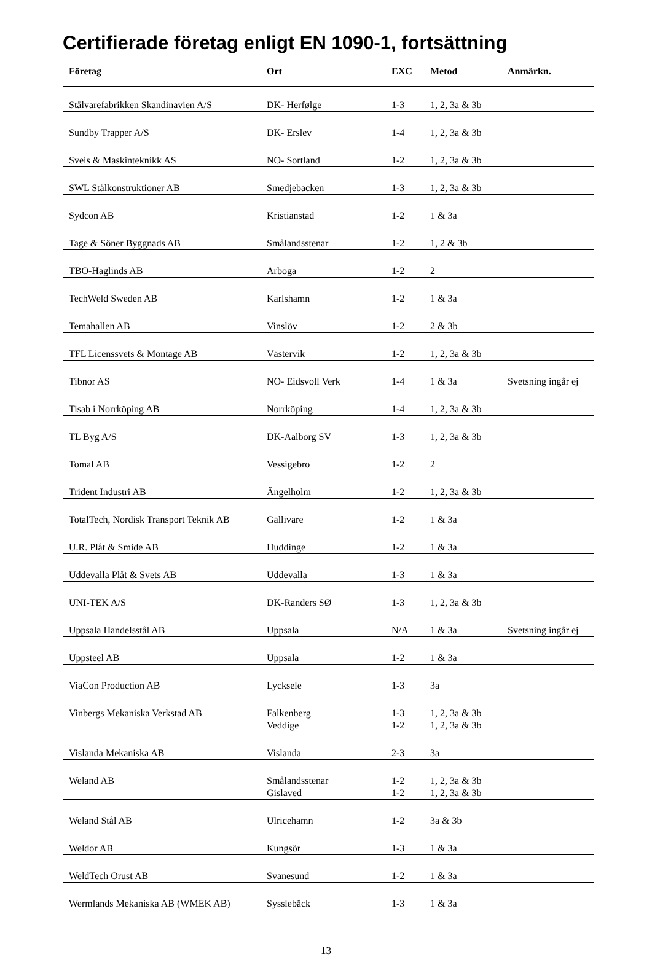Certifierade företag enligt EN 1090-1, fortsättning
| Företag | Ort | EXC | Metod | Anmärkn. |
| --- | --- | --- | --- | --- |
| Stålvarefabrikken Skandinavien A/S | DK- Herfølge | 1-3 | 1, 2, 3a & 3b | |
| Sundby Trapper A/S | DK- Erslev | 1-4 | 1, 2, 3a & 3b | |
| Sveis & Maskinteknikk AS | NO- Sortland | 1-2 | 1, 2, 3a & 3b | |
| SWL Stålkonstruktioner AB | Smedjebacken | 1-3 | 1, 2, 3a & 3b | |
| Sydcon AB | Kristianstad | 1-2 | 1 & 3a | |
| Tage & Söner Byggnads AB | Smålandsstenar | 1-2 | 1, 2 & 3b | |
| TBO-Haglinds AB | Arboga | 1-2 | 2 | |
| TechWeld Sweden AB | Karlshamn | 1-2 | 1 & 3a | |
| Temahallen AB | Vinslöv | 1-2 | 2 & 3b | |
| TFL Licenssvets & Montage AB | Västervik | 1-2 | 1, 2, 3a & 3b | |
| Tibnor AS | NO- Eidsvoll Verk | 1-4 | 1 & 3a | Svetsning ingår ej |
| Tisab i Norrköping AB | Norrköping | 1-4 | 1, 2, 3a & 3b | |
| TL Byg A/S | DK-Aalborg SV | 1-3 | 1, 2, 3a & 3b | |
| Tomal AB | Vessigebro | 1-2 | 2 | |
| Trident Industri AB | Ängelholm | 1-2 | 1, 2, 3a & 3b | |
| TotalTech, Nordisk Transport Teknik AB | Gällivare | 1-2 | 1 & 3a | |
| U.R. Plåt & Smide AB | Huddinge | 1-2 | 1 & 3a | |
| Uddevalla Plåt & Svets AB | Uddevalla | 1-3 | 1 & 3a | |
| UNI-TEK A/S | DK-Randers SØ | 1-3 | 1, 2, 3a & 3b | |
| Uppsala Handelsstål AB | Uppsala | N/A | 1 & 3a | Svetsning ingår ej |
| Uppsteel AB | Uppsala | 1-2 | 1 & 3a | |
| ViaCon Production AB | Lycksele | 1-3 | 3a | |
| Vinbergs Mekaniska Verkstad AB | Falkenberg Veddige | 1-3 1-2 | 1, 2, 3a & 3b 1, 2, 3a & 3b | |
| Vislanda Mekaniska AB | Vislanda | 2-3 | 3a | |
| Weland AB | Smålandsstenar Gislaved | 1-2 1-2 | 1, 2, 3a & 3b 1, 2, 3a & 3b | |
| Weland Stål AB | Ulricehamn | 1-2 | 3a & 3b | |
| Weldor AB | Kungsör | 1-3 | 1 & 3a | |
| WeldTech Orust AB | Svanesund | 1-2 | 1 & 3a | |
| Wermlands Mekaniska AB (WMEK AB) | Sysslebäck | 1-3 | 1 & 3a | |
13